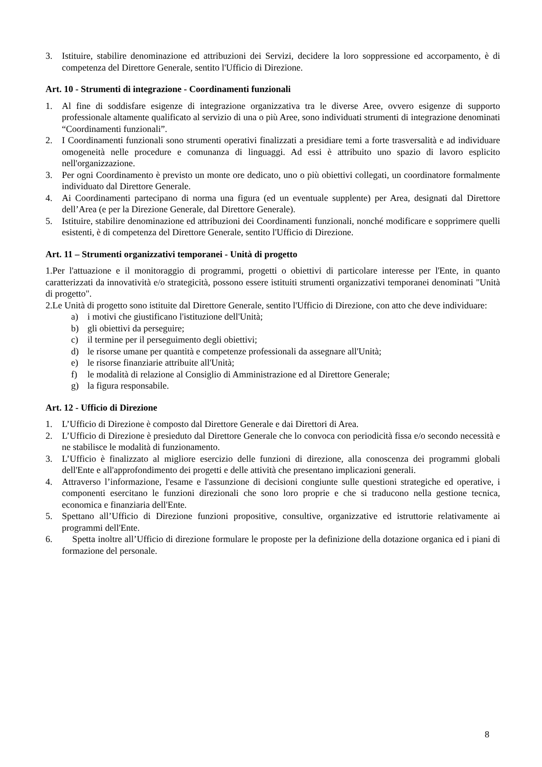3. Istituire, stabilire denominazione ed attribuzioni dei Servizi, decidere la loro soppressione ed accorpamento, è di competenza del Direttore Generale, sentito l'Ufficio di Direzione.
Art. 10 - Strumenti di integrazione - Coordinamenti funzionali
1. Al fine di soddisfare esigenze di integrazione organizzativa tra le diverse Aree, ovvero esigenze di supporto professionale altamente qualificato al servizio di una o più Aree, sono individuati strumenti di integrazione denominati “Coordinamenti funzionali”.
2. I Coordinamenti funzionali sono strumenti operativi finalizzati a presidiare temi a forte trasversalità e ad individuare omogeneità nelle procedure e comunanza di linguaggi. Ad essi è attribuito uno spazio di lavoro esplicito nell'organizzazione.
3. Per ogni Coordinamento è previsto un monte ore dedicato, uno o più obiettivi collegati, un coordinatore formalmente individuato dal Direttore Generale.
4. Ai Coordinamenti partecipano di norma una figura (ed un eventuale supplente) per Area, designati dal Direttore dell’Area (e per la Direzione Generale, dal Direttore Generale).
5. Istituire, stabilire denominazione ed attribuzioni dei Coordinamenti funzionali, nonché modificare e sopprimere quelli esistenti, è di competenza del Direttore Generale, sentito l'Ufficio di Direzione.
Art. 11 – Strumenti organizzativi temporanei - Unità di progetto
1.Per l'attuazione e il monitoraggio di programmi, progetti o obiettivi di particolare interesse per l'Ente, in quanto caratterizzati da innovatività e/o strategicità, possono essere istituiti strumenti organizzativi temporanei denominati "Unità di progetto".
2.Le Unità di progetto sono istituite dal Direttore Generale, sentito l'Ufficio di Direzione, con atto che deve individuare:
a) i motivi che giustificano l'istituzione dell'Unità;
b) gli obiettivi da perseguire;
c) il termine per il perseguimento degli obiettivi;
d) le risorse umane per quantità e competenze professionali da assegnare all'Unità;
e) le risorse finanziarie attribuite all'Unità;
f) le modalità di relazione al Consiglio di Amministrazione ed al Direttore Generale;
g) la figura responsabile.
Art. 12 - Ufficio di Direzione
1. L’Ufficio di Direzione è composto dal Direttore Generale e dai Direttori di Area.
2. L’Ufficio di Direzione è presieduto dal Direttore Generale che lo convoca con periodicità fissa e/o secondo necessità e ne stabilisce le modalità di funzionamento.
3. L’Ufficio è finalizzato al migliore esercizio delle funzioni di direzione, alla conoscenza dei programmi globali dell'Ente e all'approfondimento dei progetti e delle attività che presentano implicazioni generali.
4. Attraverso l’informazione, l'esame e l'assunzione di decisioni congiunte sulle questioni strategiche ed operative, i componenti esercitano le funzioni direzionali che sono loro proprie e che si traducono nella gestione tecnica, economica e finanziaria dell'Ente.
5. Spettano all’Ufficio di Direzione funzioni propositive, consultive, organizzative ed istruttorie relativamente ai programmi dell'Ente.
6. Spetta inoltre all’Ufficio di direzione formulare le proposte per la definizione della dotazione organica ed i piani di formazione del personale.
8